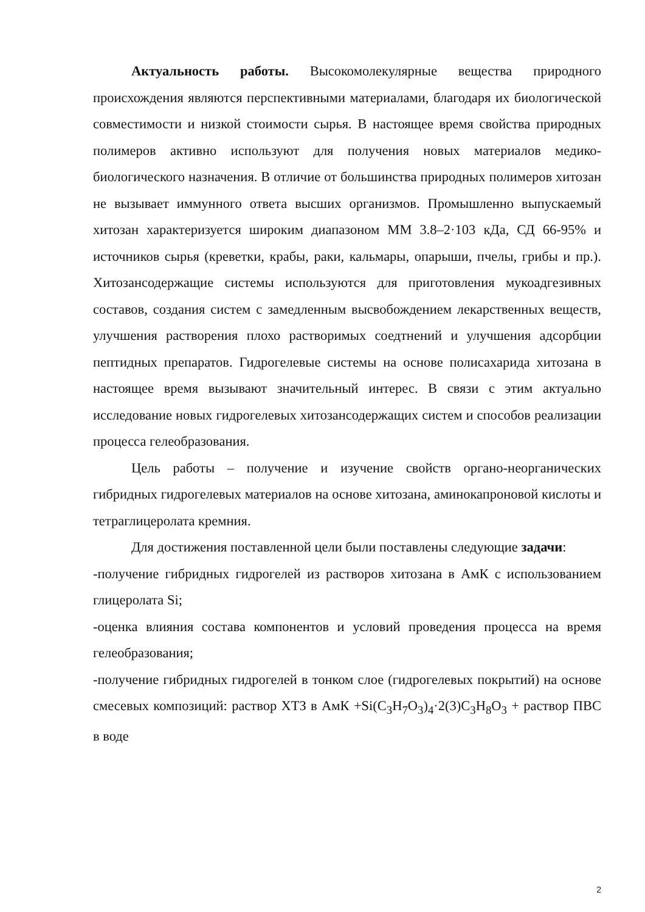Актуальность работы. Высокомолекулярные вещества природного происхождения являются перспективными материалами, благодаря их биологической совместимости и низкой стоимости сырья. В настоящее время свойства природных полимеров активно используют для получения новых материалов медико-биологического назначения. В отличие от большинства природных полимеров хитозан не вызывает иммунного ответа высших организмов. Промышленно выпускаемый хитозан характеризуется широким диапазоном ММ 3.8–2·103 кДа, СД 66-95% и источников сырья (креветки, крабы, раки, кальмары, опарыши, пчелы, грибы и пр.). Хитозансодержащие системы используются для приготовления мукоадгезивных составов, создания систем с замедленным высвобождением лекарственных веществ, улучшения растворения плохо растворимых соедтнений и улучшения адсорбции пептидных препаратов. Гидрогелевые системы на основе полисахарида хитозана в настоящее время вызывают значительный интерес. В связи с этим актуально исследование новых гидрогелевых хитозансодержащих систем и способов реализации процесса гелеобразования.
Цель работы – получение и изучение свойств органо-неорганических гибридных гидрогелевых материалов на основе хитозана, аминокапроновой кислоты и тетраглицеролата кремния.
Для достижения поставленной цели были поставлены следующие задачи:
-получение гибридных гидрогелей из растворов хитозана в АмК с использованием глицеролата Si;
-оценка влияния состава компонентов и условий проведения процесса на время гелеобразования;
-получение гибридных гидрогелей в тонком слое (гидрогелевых покрытий) на основе смесевых композиций: раствор ХТЗ в АмК +Si(C<sub>3</sub>H<sub>7</sub>O<sub>3</sub>)<sub>4</sub>·2(3)C<sub>3</sub>H<sub>8</sub>O<sub>3</sub> + раствор ПВС в воде
2